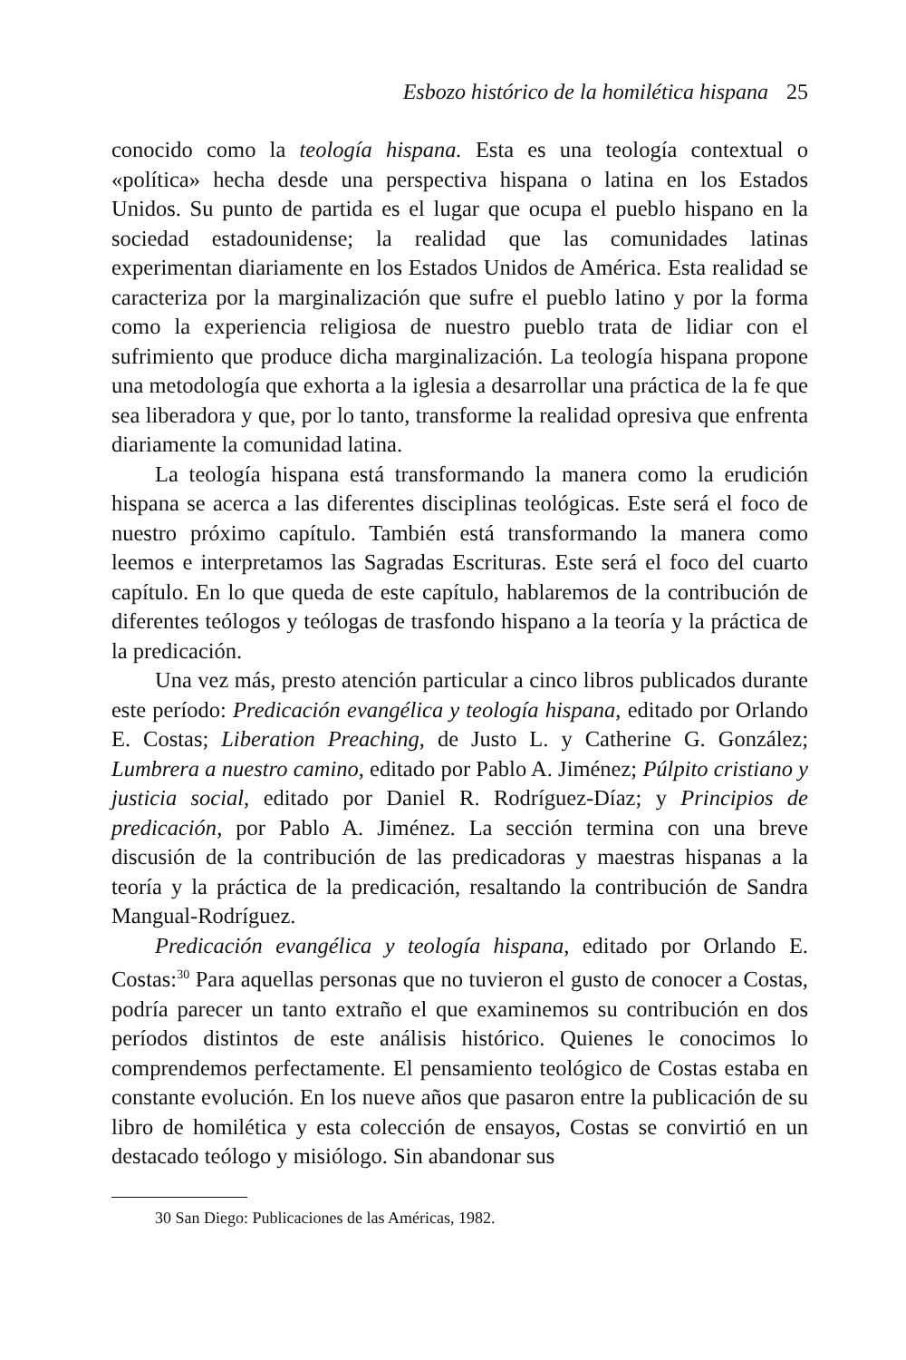Esbozo histórico de la homilética hispana 25
conocido como la teología hispana. Esta es una teología contextual o «política» hecha desde una perspectiva hispana o latina en los Estados Unidos. Su punto de partida es el lugar que ocupa el pueblo hispano en la sociedad estadounidense; la realidad que las comunidades latinas experimentan diariamente en los Estados Unidos de América. Esta realidad se caracteriza por la marginalización que sufre el pueblo latino y por la forma como la experiencia religiosa de nuestro pueblo trata de lidiar con el sufrimiento que produce dicha marginalización. La teología hispana propone una metodología que exhorta a la iglesia a desarrollar una práctica de la fe que sea liberadora y que, por lo tanto, transforme la realidad opresiva que enfrenta diariamente la comunidad latina.
La teología hispana está transformando la manera como la erudición hispana se acerca a las diferentes disciplinas teológicas. Este será el foco de nuestro próximo capítulo. También está transformando la manera como leemos e interpretamos las Sagradas Escrituras. Este será el foco del cuarto capítulo. En lo que queda de este capítulo, hablaremos de la contribución de diferentes teólogos y teólogas de trasfondo hispano a la teoría y la práctica de la predicación.
Una vez más, presto atención particular a cinco libros publicados durante este período: Predicación evangélica y teología hispana, editado por Orlando E. Costas; Liberation Preaching, de Justo L. y Catherine G. González; Lumbrera a nuestro camino, editado por Pablo A. Jiménez; Púlpito cristiano y justicia social, editado por Daniel R. Rodríguez-Díaz; y Principios de predicación, por Pablo A. Jiménez. La sección termina con una breve discusión de la contribución de las predicadoras y maestras hispanas a la teoría y la práctica de la predicación, resaltando la contribución de Sandra Mangual-Rodríguez.
Predicación evangélica y teología hispana, editado por Orlando E. Costas:<sup>30</sup> Para aquellas personas que no tuvieron el gusto de conocer a Costas, podría parecer un tanto extraño el que examinemos su contribución en dos períodos distintos de este análisis histórico. Quienes le conocimos lo comprendemos perfectamente. El pensamiento teológico de Costas estaba en constante evolución. En los nueve años que pasaron entre la publicación de su libro de homilética y esta colección de ensayos, Costas se convirtió en un destacado teólogo y misiólogo. Sin abandonar sus
30 San Diego: Publicaciones de las Américas, 1982.